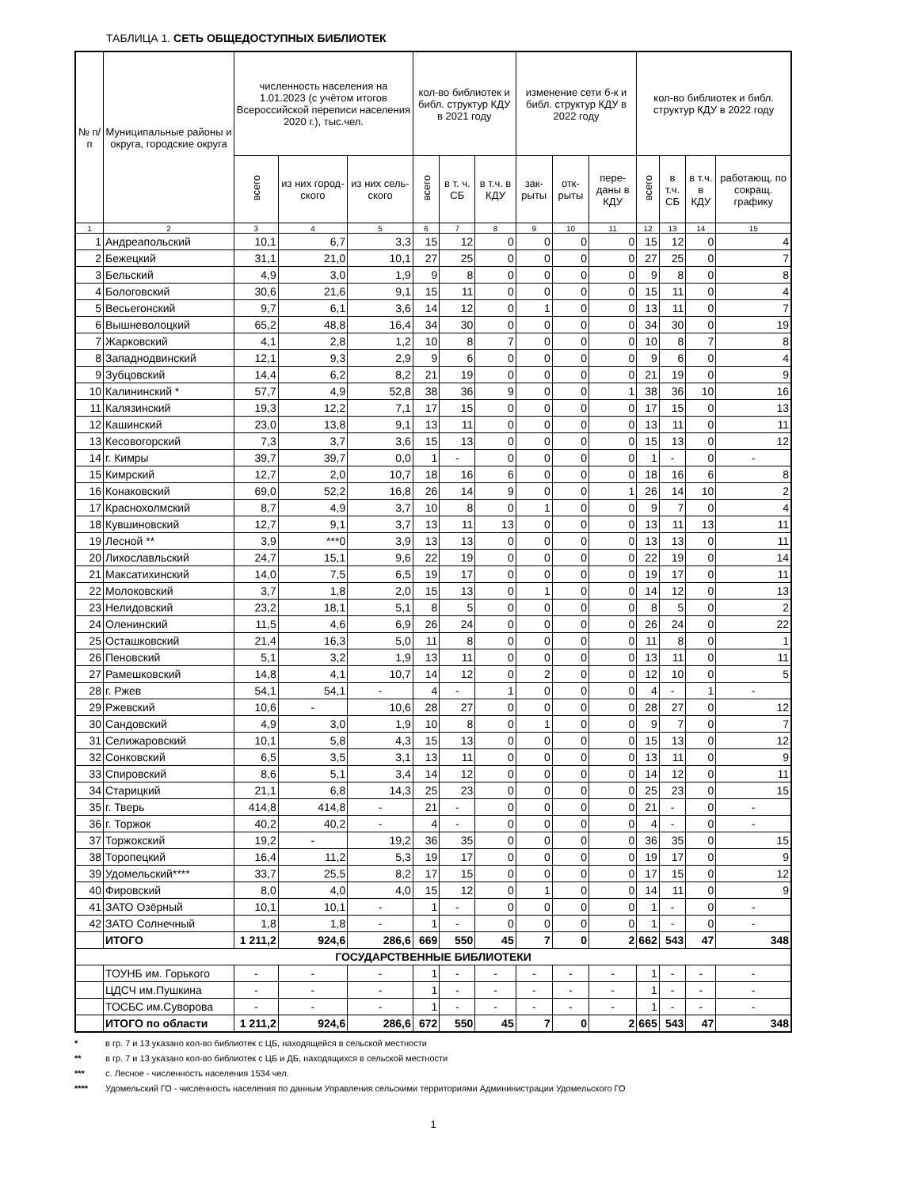ТАБЛИЦА 1. СЕТЬ ОБЩЕДОСТУПНЫХ БИБЛИОТЕК
| № п/п | Муниципальные районы и округа, городские округа | численность населения на 1.01.2023 (с учётом итогов Всероссийской переписи населения 2020 г.), тыс.чел. | | | кол-во библиотек и библ. структур КДУ в 2021 году | | | изменение сети б-к и библ. структур КДУ в 2022 году | | | кол-во библиотек и библ. структур КДУ в 2022 году | | | |
| --- | --- | --- | --- | --- | --- | --- | --- | --- | --- | --- | --- | --- | --- | --- |
| | | всего | из них город-ского | из них сель-ского | всего | в т. ч. СБ | в т.ч. в КДУ | зак-рыты | отк-рыты | пере-даны в КДУ | всего | в т.ч. СБ | в т.ч. в КДУ | работающ. по сокращ. графику |
| 1 | 2 | 3 | 4 | 5 | 6 | 7 | 8 | 9 | 10 | 11 | 12 | 13 | 14 | 15 |
| 1 | Андреапольский | 10,1 | 6,7 | 3,3 | 15 | 12 | 0 | 0 | 0 | 0 | 15 | 12 | 0 | 4 |
| 2 | Бежецкий | 31,1 | 21,0 | 10,1 | 27 | 25 | 0 | 0 | 0 | 0 | 27 | 25 | 0 | 7 |
| 3 | Бельский | 4,9 | 3,0 | 1,9 | 9 | 8 | 0 | 0 | 0 | 0 | 9 | 8 | 0 | 8 |
| 4 | Бологовский | 30,6 | 21,6 | 9,1 | 15 | 11 | 0 | 0 | 0 | 0 | 15 | 11 | 0 | 4 |
| 5 | Весьегонский | 9,7 | 6,1 | 3,6 | 14 | 12 | 0 | 1 | 0 | 0 | 13 | 11 | 0 | 7 |
| 6 | Вышневолоцкий | 65,2 | 48,8 | 16,4 | 34 | 30 | 0 | 0 | 0 | 0 | 34 | 30 | 0 | 19 |
| 7 | Жарковский | 4,1 | 2,8 | 1,2 | 10 | 8 | 7 | 0 | 0 | 0 | 10 | 8 | 7 | 8 |
| 8 | Западнодвинский | 12,1 | 9,3 | 2,9 | 9 | 6 | 0 | 0 | 0 | 0 | 9 | 6 | 0 | 4 |
| 9 | Зубцовский | 14,4 | 6,2 | 8,2 | 21 | 19 | 0 | 0 | 0 | 0 | 21 | 19 | 0 | 9 |
| 10 | Калининский * | 57,7 | 4,9 | 52,8 | 38 | 36 | 9 | 0 | 0 | 1 | 38 | 36 | 10 | 16 |
| 11 | Калязинский | 19,3 | 12,2 | 7,1 | 17 | 15 | 0 | 0 | 0 | 0 | 17 | 15 | 0 | 13 |
| 12 | Кашинский | 23,0 | 13,8 | 9,1 | 13 | 11 | 0 | 0 | 0 | 0 | 13 | 11 | 0 | 11 |
| 13 | Кесовогорский | 7,3 | 3,7 | 3,6 | 15 | 13 | 0 | 0 | 0 | 0 | 15 | 13 | 0 | 12 |
| 14 | г. Кимры | 39,7 | 39,7 | 0,0 | 1 | - | 0 | 0 | 0 | 0 | 1 | - | 0 | - |
| 15 | Кимрский | 12,7 | 2,0 | 10,7 | 18 | 16 | 6 | 0 | 0 | 0 | 18 | 16 | 6 | 8 |
| 16 | Конаковский | 69,0 | 52,2 | 16,8 | 26 | 14 | 9 | 0 | 0 | 1 | 26 | 14 | 10 | 2 |
| 17 | Краснохолмский | 8,7 | 4,9 | 3,7 | 10 | 8 | 0 | 1 | 0 | 0 | 9 | 7 | 0 | 4 |
| 18 | Кувшиновский | 12,7 | 9,1 | 3,7 | 13 | 11 | 13 | 0 | 0 | 0 | 13 | 11 | 13 | 11 |
| 19 | Лесной ** | 3,9 | ***0 | 3,9 | 13 | 13 | 0 | 0 | 0 | 0 | 13 | 13 | 0 | 11 |
| 20 | Лихославльский | 24,7 | 15,1 | 9,6 | 22 | 19 | 0 | 0 | 0 | 0 | 22 | 19 | 0 | 14 |
| 21 | Максатихинский | 14,0 | 7,5 | 6,5 | 19 | 17 | 0 | 0 | 0 | 0 | 19 | 17 | 0 | 11 |
| 22 | Молоковский | 3,7 | 1,8 | 2,0 | 15 | 13 | 0 | 1 | 0 | 0 | 14 | 12 | 0 | 13 |
| 23 | Нелидовский | 23,2 | 18,1 | 5,1 | 8 | 5 | 0 | 0 | 0 | 0 | 8 | 5 | 0 | 2 |
| 24 | Оленинский | 11,5 | 4,6 | 6,9 | 26 | 24 | 0 | 0 | 0 | 0 | 26 | 24 | 0 | 22 |
| 25 | Осташковский | 21,4 | 16,3 | 5,0 | 11 | 8 | 0 | 0 | 0 | 0 | 11 | 8 | 0 | 1 |
| 26 | Пеновский | 5,1 | 3,2 | 1,9 | 13 | 11 | 0 | 0 | 0 | 0 | 13 | 11 | 0 | 11 |
| 27 | Рамешковский | 14,8 | 4,1 | 10,7 | 14 | 12 | 0 | 2 | 0 | 0 | 12 | 10 | 0 | 5 |
| 28 | г. Ржев | 54,1 | 54,1 | - | 4 | - | 1 | 0 | 0 | 0 | 4 | - | 1 | - |
| 29 | Ржевский | 10,6 | - | 10,6 | 28 | 27 | 0 | 0 | 0 | 0 | 28 | 27 | 0 | 12 |
| 30 | Сандовский | 4,9 | 3,0 | 1,9 | 10 | 8 | 0 | 1 | 0 | 0 | 9 | 7 | 0 | 7 |
| 31 | Селижаровский | 10,1 | 5,8 | 4,3 | 15 | 13 | 0 | 0 | 0 | 0 | 15 | 13 | 0 | 12 |
| 32 | Сонковский | 6,5 | 3,5 | 3,1 | 13 | 11 | 0 | 0 | 0 | 0 | 13 | 11 | 0 | 9 |
| 33 | Спировский | 8,6 | 5,1 | 3,4 | 14 | 12 | 0 | 0 | 0 | 0 | 14 | 12 | 0 | 11 |
| 34 | Старицкий | 21,1 | 6,8 | 14,3 | 25 | 23 | 0 | 0 | 0 | 0 | 25 | 23 | 0 | 15 |
| 35 | г. Тверь | 414,8 | 414,8 | - | 21 | - | 0 | 0 | 0 | 0 | 21 | - | 0 | - |
| 36 | г. Торжок | 40,2 | 40,2 | - | 4 | - | 0 | 0 | 0 | 0 | 4 | - | 0 | - |
| 37 | Торжокский | 19,2 | - | 19,2 | 36 | 35 | 0 | 0 | 0 | 0 | 36 | 35 | 0 | 15 |
| 38 | Торопецкий | 16,4 | 11,2 | 5,3 | 19 | 17 | 0 | 0 | 0 | 0 | 19 | 17 | 0 | 9 |
| 39 | Удомельский**** | 33,7 | 25,5 | 8,2 | 17 | 15 | 0 | 0 | 0 | 0 | 17 | 15 | 0 | 12 |
| 40 | Фировский | 8,0 | 4,0 | 4,0 | 15 | 12 | 0 | 1 | 0 | 0 | 14 | 11 | 0 | 9 |
| 41 | ЗАТО Озёрный | 10,1 | 10,1 | - | 1 | - | 0 | 0 | 0 | 0 | 1 | - | 0 | - |
| 42 | ЗАТО Солнечный | 1,8 | 1,8 | - | 1 | - | 0 | 0 | 0 | 0 | 1 | - | 0 | - |
| | ИТОГО | 1 211,2 | 924,6 | 286,6 | 669 | 550 | 45 | 7 | 0 | 2 | 662 | 543 | 47 | 348 |
| ГОСУДАРСТВЕННЫЕ БИБЛИОТЕКИ | | | | | | | | | | | | | | |
| | ТОУНБ им. Горького | - | - | - | 1 | - | - | - | - | - | 1 | - | - | - |
| | ЦДСЧ им.Пушкина | - | - | - | 1 | - | - | - | - | - | 1 | - | - | - |
| | ТОСБС им.Суворова | - | - | - | 1 | - | - | - | - | - | 1 | - | - | - |
| | ИТОГО по области | 1 211,2 | 924,6 | 286,6 | 672 | 550 | 45 | 7 | 0 | 2 | 665 | 543 | 47 | 348 |
* в гр. 7 и 13 указано кол-во библиотек с ЦБ, находящейся в сельской местности
** в гр. 7 и 13 указано кол-во библиотек с ЦБ и ДБ, находящихся в сельской местности
*** с. Лесное - численность населения 1534 чел.
**** Удомельский ГО - численность населения по данным Управления сельскими территориями Админинистрации Удомельского ГО
1